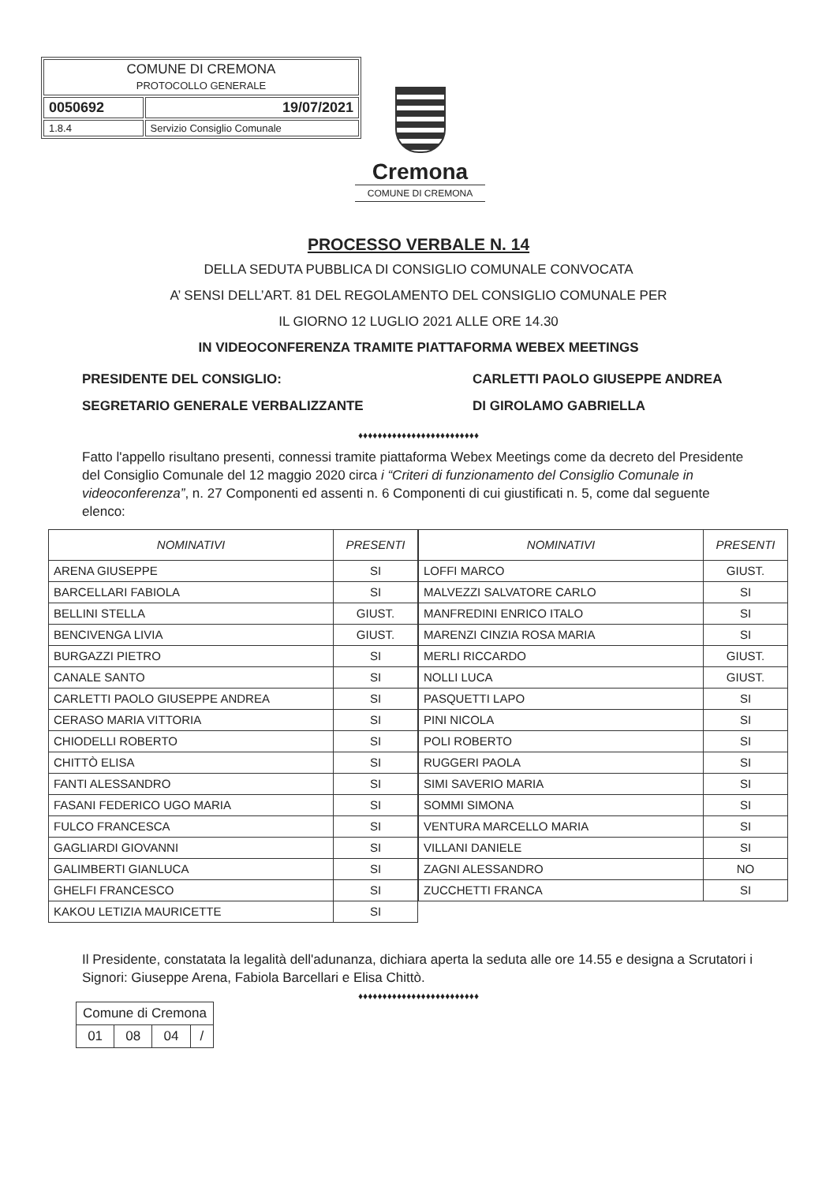| COMUNE DI CREMONA PROTOCOLLO GENERALE | |
| 0050692 | 19/07/2021 |
| 1.8.4 | Servizio Consiglio Comunale |
Cremona
COMUNE DI CREMONA
PROCESSO VERBALE N. 14
DELLA SEDUTA PUBBLICA DI CONSIGLIO COMUNALE CONVOCATA
A’ SENSI DELL’ART. 81 DEL REGOLAMENTO DEL CONSIGLIO COMUNALE PER
IL GIORNO 12 LUGLIO 2021 ALLE ORE 14.30
IN VIDEOCONFERENZA TRAMITE PIATTAFORMA WEBEX MEETINGS
PRESIDENTE DEL CONSIGLIO:
CARLETTI PAOLO GIUSEPPE ANDREA
SEGRETARIO GENERALE VERBALIZZANTE
DI GIROLAMO GABRIELLA
♦♦♦♦♦♦♦♦♦♦♦♦♦♦♦♦♦♦♦♦♦♦♦♦♦
Fatto l'appello risultano presenti, connessi tramite piattaforma Webex Meetings come da decreto del Presidente del Consiglio Comunale del 12 maggio 2020 circa i “Criteri di funzionamento del Consiglio Comunale in videoconferenza”, n. 27 Componenti ed assenti n. 6 Componenti di cui giustificati n. 5, come dal seguente elenco:
| NOMINATIVI | PRESENTI |
| --- | --- |
| ARENA GIUSEPPE | SI |
| BARCELLARI FABIOLA | SI |
| BELLINI STELLA | GIUST. |
| BENCIVENGA LIVIA | GIUST. |
| BURGAZZI PIETRO | SI |
| CANALE SANTO | SI |
| CARLETTI PAOLO GIUSEPPE ANDREA | SI |
| CERASO MARIA VITTORIA | SI |
| CHIODELLI ROBERTO | SI |
| CHITTÒ ELISA | SI |
| FANTI ALESSANDRO | SI |
| FASANI FEDERICO UGO MARIA | SI |
| FULCO FRANCESCA | SI |
| GAGLIARDI GIOVANNI | SI |
| GALIMBERTI GIANLUCA | SI |
| GHELFI FRANCESCO | SI |
| KAKOU LETIZIA MAURICETTE | SI |
| NOMINATIVI | PRESENTI |
| --- | --- |
| LOFFI MARCO | GIUST. |
| MALVEZZI SALVATORE CARLO | SI |
| MANFREDINI ENRICO ITALO | SI |
| MARENZI CINZIA ROSA MARIA | SI |
| MERLI RICCARDO | GIUST. |
| NOLLI LUCA | GIUST. |
| PASQUETTI LAPO | SI |
| PINI NICOLA | SI |
| POLI ROBERTO | SI |
| RUGGERI PAOLA | SI |
| SIMI SAVERIO MARIA | SI |
| SOMMI SIMONA | SI |
| VENTURA MARCELLO MARIA | SI |
| VILLANI DANIELE | SI |
| ZAGNI ALESSANDRO | NO |
| ZUCCHETTI FRANCA | SI |
Il Presidente, constatata la legalità dell'adunanza, dichiara aperta la seduta alle ore 14.55 e designa a Scrutatori i Signori: Giuseppe Arena, Fabiola Barcellari e Elisa Chittò.
♦♦♦♦♦♦♦♦♦♦♦♦♦♦♦♦♦♦♦♦♦♦♦♦♦
| Comune di Cremona | | | |
| 01 | 08 | 04 | / |